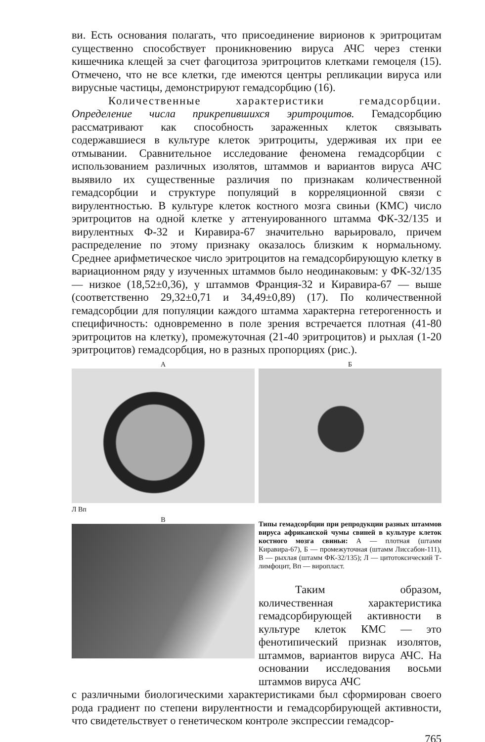ви. Есть основания полагать, что присоединение вирионов к эритроцитам существенно способствует проникновению вируса АЧС через стенки кишечника клещей за счет фагоцитоза эритроцитов клетками гемоцеля (15). Отмечено, что не все клетки, где имеются центры репликации вируса или вирусные частицы, демонстрируют гемадсорбцию (16).
Количественные характеристики гемадсорбции. Определение числа прикрепившихся эритроцитов. Гемадсорбцию рассматривают как способность зараженных клеток связывать содержавшиеся в культуре клеток эритроциты, удерживая их при ее отмывании. Сравнительное исследование феномена гемадсорбции с использованием различных изолятов, штаммов и вариантов вируса АЧС выявило их существенные различия по признакам количественной гемадсорбции и структуре популяций в корреляционной связи с вирулентностью. В культуре клеток костного мозга свиньи (КМС) число эритроцитов на одной клетке у аттенуированного штамма ФК-32/135 и вирулентных Ф-32 и Киравира-67 значительно варьировало, причем распределение по этому признаку оказалось близким к нормальному. Среднее арифметическое число эритроцитов на гемадсорбирующую клетку в вариационном ряду у изученных штаммов было неодинаковым: у ФК-32/135 — низкое (18,52±0,36), у штаммов Франция-32 и Киравира-67 — выше (соответственно 29,32±0,71 и 34,49±0,89) (17). По количественной гемадсорбции для популяции каждого штамма характерна гетерогенность и специфичность: одновременно в поле зрения встречается плотная (41-80 эритроцитов на клетку), промежуточная (21-40 эритроцитов) и рыхлая (1-20 эритроцитов) гемадсорбция, но в разных пропорциях (рис.).
А
Л Вп
Б
В
Типы гемадсорбции при репродукции разных штаммов вируса африканской чумы свиней в культуре клеток костного мозга свиньи: А — плотная (штамм Киравира-67), Б — промежуточная (штамм Лиссабон-111), В — рыхлая (штамм ФК-32/135); Л — цитотоксический Т-лимфоцит, Вп — виропласт.
Таким образом, количественная характеристика гемадсорбирующей активности в культуре клеток КМС — это фенотипический признак изолятов, штаммов, вариантов вируса АЧС. На основании исследования восьми штаммов вируса АЧС
с различными биологическими характеристиками был сформирован своего рода градиент по степени вирулентности и гемадсорбирующей активности, что свидетельствует о генетическом контроле экспрессии гемадсор-
765